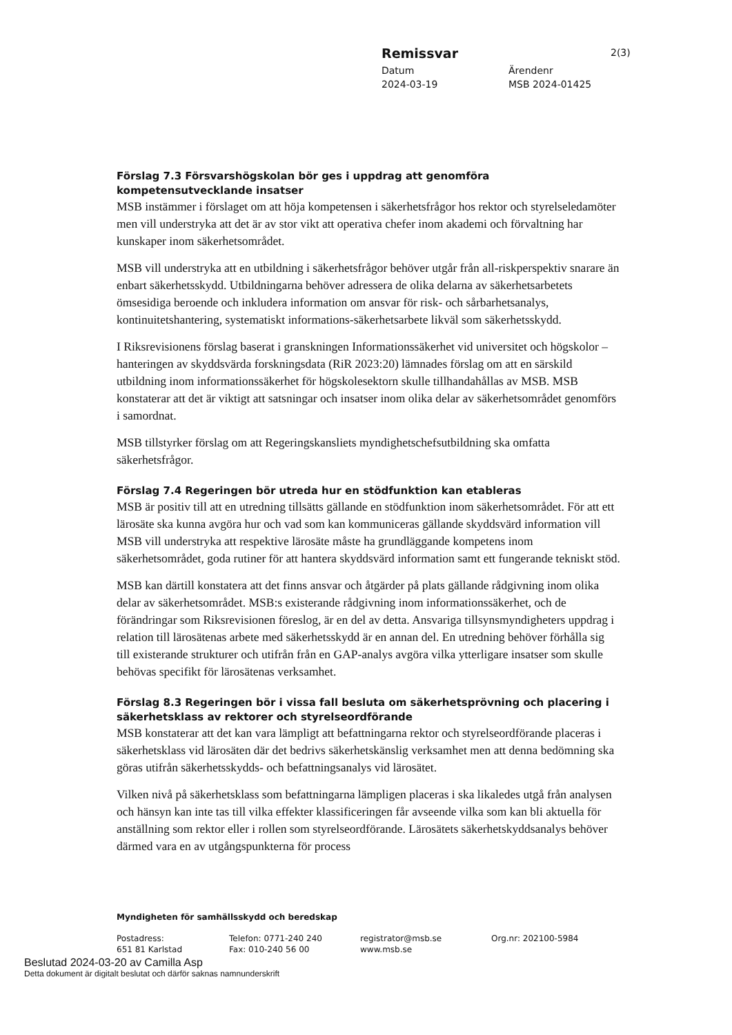Remissvar
Datum Ärendenr
2024-03-19 MSB 2024-01425
2(3)
Förslag 7.3 Försvarshögskolan bör ges i uppdrag att genomföra kompetensutvecklande insatser
MSB instämmer i förslaget om att höja kompetensen i säkerhetsfrågor hos rektor och styrelseledamöter men vill understryka att det är av stor vikt att operativa chefer inom akademi och förvaltning har kunskaper inom säkerhetsområdet.
MSB vill understryka att en utbildning i säkerhetsfrågor behöver utgår från all-riskperspektiv snarare än enbart säkerhetsskydd. Utbildningarna behöver adressera de olika delarna av säkerhetsarbetets ömsesidiga beroende och inkludera information om ansvar för risk- och sårbarhetsanalys, kontinuitetshantering, systematiskt informations-säkerhetsarbete likväl som säkerhetsskydd.
I Riksrevisionens förslag baserat i granskningen Informationssäkerhet vid universitet och högskolor – hanteringen av skyddsvärda forskningsdata (RiR 2023:20) lämnades förslag om att en särskild utbildning inom informationssäkerhet för högskolesektorn skulle tillhandahållas av MSB. MSB konstaterar att det är viktigt att satsningar och insatser inom olika delar av säkerhetsområdet genomförs i samordnat.
MSB tillstyrker förslag om att Regeringskansliets myndighetschefsutbildning ska omfatta säkerhetsfrågor.
Förslag 7.4 Regeringen bör utreda hur en stödfunktion kan etableras
MSB är positiv till att en utredning tillsätts gällande en stödfunktion inom säkerhetsområdet. För att ett lärosäte ska kunna avgöra hur och vad som kan kommuniceras gällande skyddsvärd information vill MSB vill understryka att respektive lärosäte måste ha grundläggande kompetens inom säkerhetsområdet, goda rutiner för att hantera skyddsvärd information samt ett fungerande tekniskt stöd.
MSB kan därtill konstatera att det finns ansvar och åtgärder på plats gällande rådgivning inom olika delar av säkerhetsområdet. MSB:s existerande rådgivning inom informationssäkerhet, och de förändringar som Riksrevisionen föreslog, är en del av detta. Ansvariga tillsynsmyndigheters uppdrag i relation till lärosätenas arbete med säkerhetsskydd är en annan del. En utredning behöver förhålla sig till existerande strukturer och utifrån från en GAP-analys avgöra vilka ytterligare insatser som skulle behövas specifikt för lärosätenas verksamhet.
Förslag 8.3 Regeringen bör i vissa fall besluta om säkerhetsprövning och placering i säkerhetsklass av rektorer och styrelseordförande
MSB konstaterar att det kan vara lämpligt att befattningarna rektor och styrelseordförande placeras i säkerhetsklass vid lärosäten där det bedrivs säkerhetskänslig verksamhet men att denna bedömning ska göras utifrån säkerhetsskydds- och befattningsanalys vid lärosätet.
Vilken nivå på säkerhetsklass som befattningarna lämpligen placeras i ska likaledes utgå från analysen och hänsyn kan inte tas till vilka effekter klassificeringen får avseende vilka som kan bli aktuella för anställning som rektor eller i rollen som styrelseordförande. Lärosätets säkerhetskyddsanalys behöver därmed vara en av utgångspunkterna för process
Myndigheten för samhällsskydd och beredskap
Postadress: Telefon: 0771-240 240 registrator@msb.se Org.nr: 202100-5984
651 81 Karlstad Fax: 010-240 56 00 www.msb.se
Beslutad 2024-03-20 av Camilla Asp
Detta dokument är digitalt beslutat och därför saknas namnunderskrift